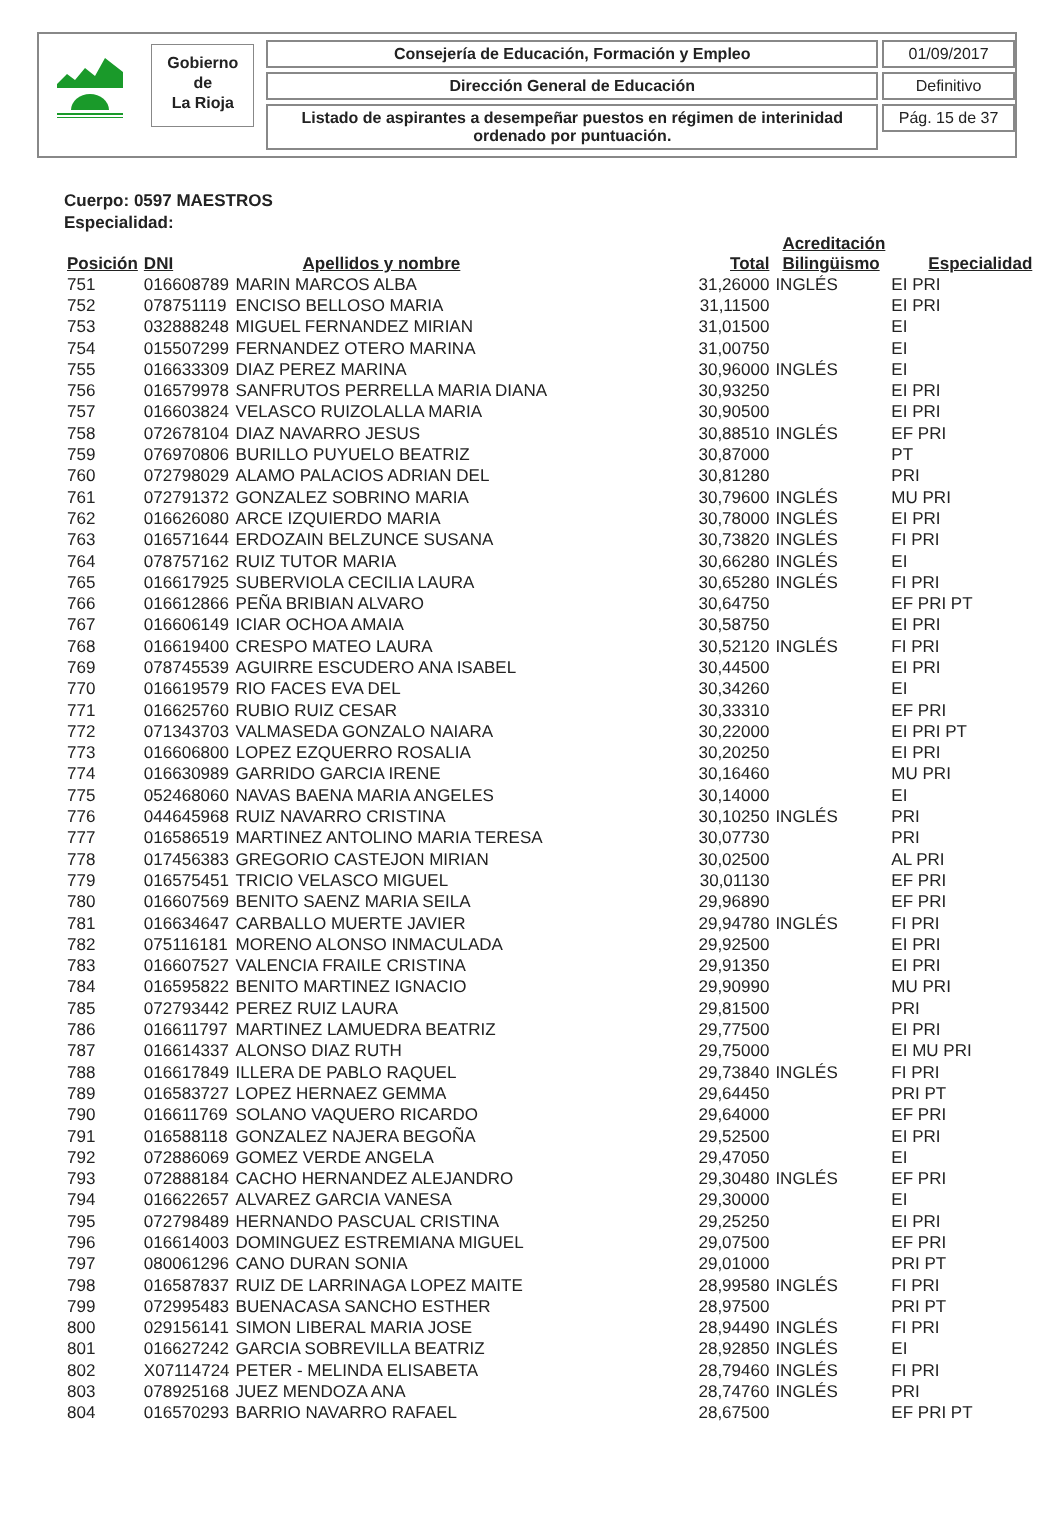Gobierno
de
La Rioja
Consejería de Educación, Formación y Empleo
Dirección General de Educación
Listado de aspirantes a desempeñar puestos en régimen de interinidad ordenado por puntuación.
01/09/2017
Definitivo
Pág. 15 de 37
Cuerpo: 0597 MAESTROS
Especialidad:
| Posición | DNI | Apellidos y nombre | Total | Acreditación Bilingüismo | Especialidad |
| --- | --- | --- | --- | --- | --- |
| 751 | 016608789 | MARIN MARCOS ALBA | 31,26000 | INGLÉS | EI PRI |
| 752 | 078751119 | ENCISO BELLOSO MARIA | 31,11500 | | EI PRI |
| 753 | 032888248 | MIGUEL FERNANDEZ MIRIAN | 31,01500 | | EI |
| 754 | 015507299 | FERNANDEZ OTERO MARINA | 31,00750 | | EI |
| 755 | 016633309 | DIAZ PEREZ MARINA | 30,96000 | INGLÉS | EI |
| 756 | 016579978 | SANFRUTOS PERRELLA MARIA DIANA | 30,93250 | | EI PRI |
| 757 | 016603824 | VELASCO RUIZOLALLA MARIA | 30,90500 | | EI PRI |
| 758 | 072678104 | DIAZ NAVARRO JESUS | 30,88510 | INGLÉS | EF PRI |
| 759 | 076970806 | BURILLO PUYUELO BEATRIZ | 30,87000 | | PT |
| 760 | 072798029 | ALAMO PALACIOS ADRIAN DEL | 30,81280 | | PRI |
| 761 | 072791372 | GONZALEZ SOBRINO MARIA | 30,79600 | INGLÉS | MU PRI |
| 762 | 016626080 | ARCE IZQUIERDO MARIA | 30,78000 | INGLÉS | EI PRI |
| 763 | 016571644 | ERDOZAIN BELZUNCE SUSANA | 30,73820 | INGLÉS | FI PRI |
| 764 | 078757162 | RUIZ TUTOR MARIA | 30,66280 | INGLÉS | EI |
| 765 | 016617925 | SUBERVIOLA CECILIA LAURA | 30,65280 | INGLÉS | FI PRI |
| 766 | 016612866 | PEÑA BRIBIAN ALVARO | 30,64750 | | EF PRI PT |
| 767 | 016606149 | ICIAR OCHOA AMAIA | 30,58750 | | EI PRI |
| 768 | 016619400 | CRESPO MATEO LAURA | 30,52120 | INGLÉS | FI PRI |
| 769 | 078745539 | AGUIRRE ESCUDERO ANA ISABEL | 30,44500 | | EI PRI |
| 770 | 016619579 | RIO FACES EVA DEL | 30,34260 | | EI |
| 771 | 016625760 | RUBIO RUIZ CESAR | 30,33310 | | EF PRI |
| 772 | 071343703 | VALMASEDA GONZALO NAIARA | 30,22000 | | EI PRI PT |
| 773 | 016606800 | LOPEZ EZQUERRO ROSALIA | 30,20250 | | EI PRI |
| 774 | 016630989 | GARRIDO GARCIA IRENE | 30,16460 | | MU PRI |
| 775 | 052468060 | NAVAS BAENA MARIA ANGELES | 30,14000 | | EI |
| 776 | 044645968 | RUIZ NAVARRO CRISTINA | 30,10250 | INGLÉS | PRI |
| 777 | 016586519 | MARTINEZ ANTOLINO MARIA TERESA | 30,07730 | | PRI |
| 778 | 017456383 | GREGORIO CASTEJON MIRIAN | 30,02500 | | AL PRI |
| 779 | 016575451 | TRICIO VELASCO MIGUEL | 30,01130 | | EF PRI |
| 780 | 016607569 | BENITO SAENZ MARIA SEILA | 29,96890 | | EF PRI |
| 781 | 016634647 | CARBALLO MUERTE JAVIER | 29,94780 | INGLÉS | FI PRI |
| 782 | 075116181 | MORENO ALONSO INMACULADA | 29,92500 | | EI PRI |
| 783 | 016607527 | VALENCIA FRAILE CRISTINA | 29,91350 | | EI PRI |
| 784 | 016595822 | BENITO MARTINEZ IGNACIO | 29,90990 | | MU PRI |
| 785 | 072793442 | PEREZ RUIZ LAURA | 29,81500 | | PRI |
| 786 | 016611797 | MARTINEZ LAMUEDRA BEATRIZ | 29,77500 | | EI PRI |
| 787 | 016614337 | ALONSO DIAZ RUTH | 29,75000 | | EI MU PRI |
| 788 | 016617849 | ILLERA DE PABLO RAQUEL | 29,73840 | INGLÉS | FI PRI |
| 789 | 016583727 | LOPEZ HERNAEZ GEMMA | 29,64450 | | PRI PT |
| 790 | 016611769 | SOLANO VAQUERO RICARDO | 29,64000 | | EF PRI |
| 791 | 016588118 | GONZALEZ NAJERA BEGOÑA | 29,52500 | | EI PRI |
| 792 | 072886069 | GOMEZ VERDE ANGELA | 29,47050 | | EI |
| 793 | 072888184 | CACHO HERNANDEZ ALEJANDRO | 29,30480 | INGLÉS | EF PRI |
| 794 | 016622657 | ALVAREZ GARCIA VANESA | 29,30000 | | EI |
| 795 | 072798489 | HERNANDO PASCUAL CRISTINA | 29,25250 | | EI PRI |
| 796 | 016614003 | DOMINGUEZ ESTREMIANA MIGUEL | 29,07500 | | EF PRI |
| 797 | 080061296 | CANO DURAN SONIA | 29,01000 | | PRI PT |
| 798 | 016587837 | RUIZ DE LARRINAGA LOPEZ MAITE | 28,99580 | INGLÉS | FI PRI |
| 799 | 072995483 | BUENACASA SANCHO ESTHER | 28,97500 | | PRI PT |
| 800 | 029156141 | SIMON LIBERAL MARIA JOSE | 28,94490 | INGLÉS | FI PRI |
| 801 | 016627242 | GARCIA SOBREVILLA BEATRIZ | 28,92850 | INGLÉS | EI |
| 802 | X07114724 | PETER - MELINDA ELISABETA | 28,79460 | INGLÉS | FI PRI |
| 803 | 078925168 | JUEZ MENDOZA ANA | 28,74760 | INGLÉS | PRI |
| 804 | 016570293 | BARRIO NAVARRO RAFAEL | 28,67500 | | EF PRI PT |